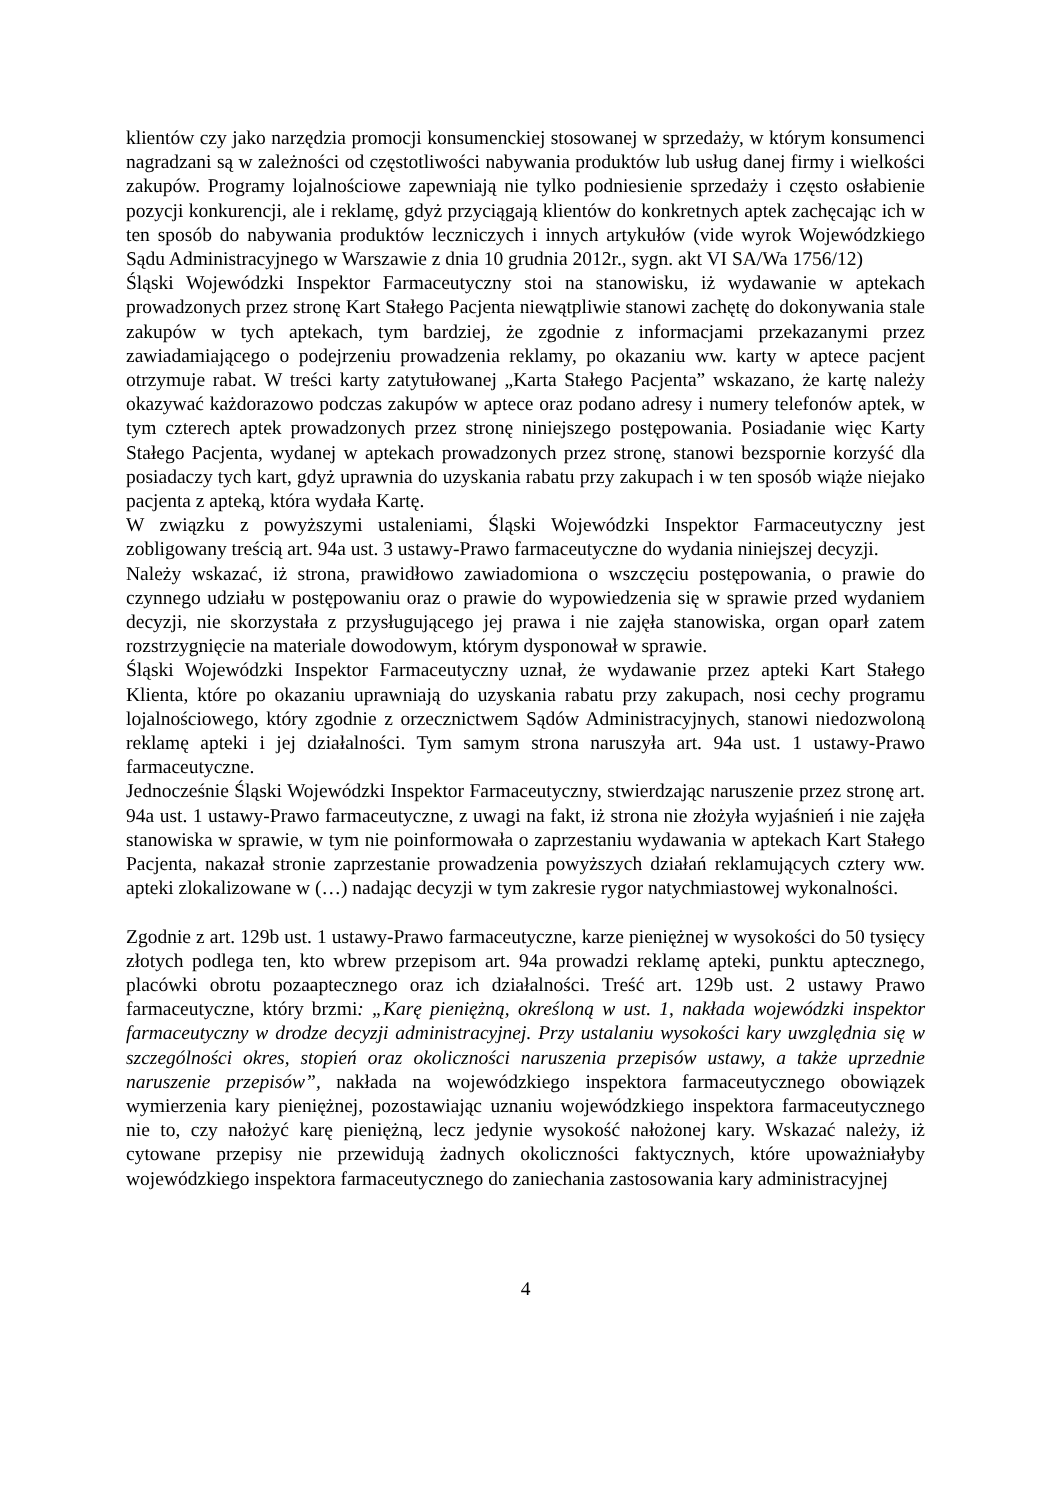klientów czy jako narzędzia promocji konsumenckiej stosowanej w sprzedaży, w którym konsumenci nagradzani są w zależności od częstotliwości nabywania produktów lub usług danej firmy i wielkości zakupów. Programy lojalnościowe zapewniają nie tylko podniesienie sprzedaży i często osłabienie pozycji konkurencji, ale i reklamę, gdyż przyciągają klientów do konkretnych aptek zachęcając ich w ten sposób do nabywania produktów leczniczych i innych artykułów (vide wyrok Wojewódzkiego Sądu Administracyjnego w Warszawie z dnia 10 grudnia 2012r., sygn. akt VI SA/Wa 1756/12)
Śląski Wojewódzki Inspektor Farmaceutyczny stoi na stanowisku, iż wydawanie w aptekach prowadzonych przez stronę Kart Stałego Pacjenta niewątpliwie stanowi zachętę do dokonywania stale zakupów w tych aptekach, tym bardziej, że zgodnie z informacjami przekazanymi przez zawiadamiającego o podejrzeniu prowadzenia reklamy, po okazaniu ww. karty w aptece pacjent otrzymuje rabat. W treści karty zatytułowanej „Karta Stałego Pacjenta” wskazano, że kartę należy okazywać każdorazowo podczas zakupów w aptece oraz podano adresy i numery telefonów aptek, w tym czterech aptek prowadzonych przez stronę niniejszego postępowania. Posiadanie więc Karty Stałego Pacjenta, wydanej w aptekach prowadzonych przez stronę, stanowi bezspornie korzyść dla posiadaczy tych kart, gdyż uprawnia do uzyskania rabatu przy zakupach i w ten sposób wiąże niejako pacjenta z apteką, która wydała Kartę.
W związku z powyższymi ustaleniami, Śląski Wojewódzki Inspektor Farmaceutyczny jest zobligowany treścią art. 94a ust. 3 ustawy-Prawo farmaceutyczne do wydania niniejszej decyzji.
Należy wskazać, iż strona, prawidłowo zawiadomiona o wszczęciu postępowania, o prawie do czynnego udziału w postępowaniu oraz o prawie do wypowiedzenia się w sprawie przed wydaniem decyzji, nie skorzystała z przysługującego jej prawa i nie zajęła stanowiska, organ oparł zatem rozstrzygnięcie na materiale dowodowym, którym dysponował w sprawie.
Śląski Wojewódzki Inspektor Farmaceutyczny uznał, że wydawanie przez apteki Kart Stałego Klienta, które po okazaniu uprawniają do uzyskania rabatu przy zakupach, nosi cechy programu lojalnościowego, który zgodnie z orzecznictwem Sądów Administracyjnych, stanowi niedozwoloną reklamę apteki i jej działalności. Tym samym strona naruszyła art. 94a ust. 1 ustawy-Prawo farmaceutyczne.
Jednocześnie Śląski Wojewódzki Inspektor Farmaceutyczny, stwierdzając naruszenie przez stronę art. 94a ust. 1 ustawy-Prawo farmaceutyczne, z uwagi na fakt, iż strona nie złożyła wyjaśnień i nie zajęła stanowiska w sprawie, w tym nie poinformowała o zaprzestaniu wydawania w aptekach Kart Stałego Pacjenta, nakazał stronie zaprzestanie prowadzenia powyższych działań reklamujących cztery ww. apteki zlokalizowane w (…) nadając decyzji w tym zakresie rygor natychmiastowej wykonalności.
Zgodnie z art. 129b ust. 1 ustawy-Prawo farmaceutyczne, karze pieniężnej w wysokości do 50 tysięcy złotych podlega ten, kto wbrew przepisom art. 94a prowadzi reklamę apteki, punktu aptecznego, placówki obrotu pozaaptecznego oraz ich działalności. Treść art. 129b ust. 2 ustawy Prawo farmaceutyczne, który brzmi: „Karę pieniężną, określoną w ust. 1, nakłada wojewódzki inspektor farmaceutyczny w drodze decyzji administracyjnej. Przy ustalaniu wysokości kary uwzględnia się w szczególności okres, stopień oraz okoliczności naruszenia przepisów ustawy, a także uprzednie naruszenie przepisów”, nakłada na wojewódzkiego inspektora farmaceutycznego obowiązek wymierzenia kary pieniężnej, pozostawiając uznaniu wojewódzkiego inspektora farmaceutycznego nie to, czy nałożyć karę pieniężną, lecz jedynie wysokość nałożonej kary. Wskazać należy, iż cytowane przepisy nie przewidują żadnych okoliczności faktycznych, które upoważniałyby wojewódzkiego inspektora farmaceutycznego do zaniechania zastosowania kary administracyjnej
4